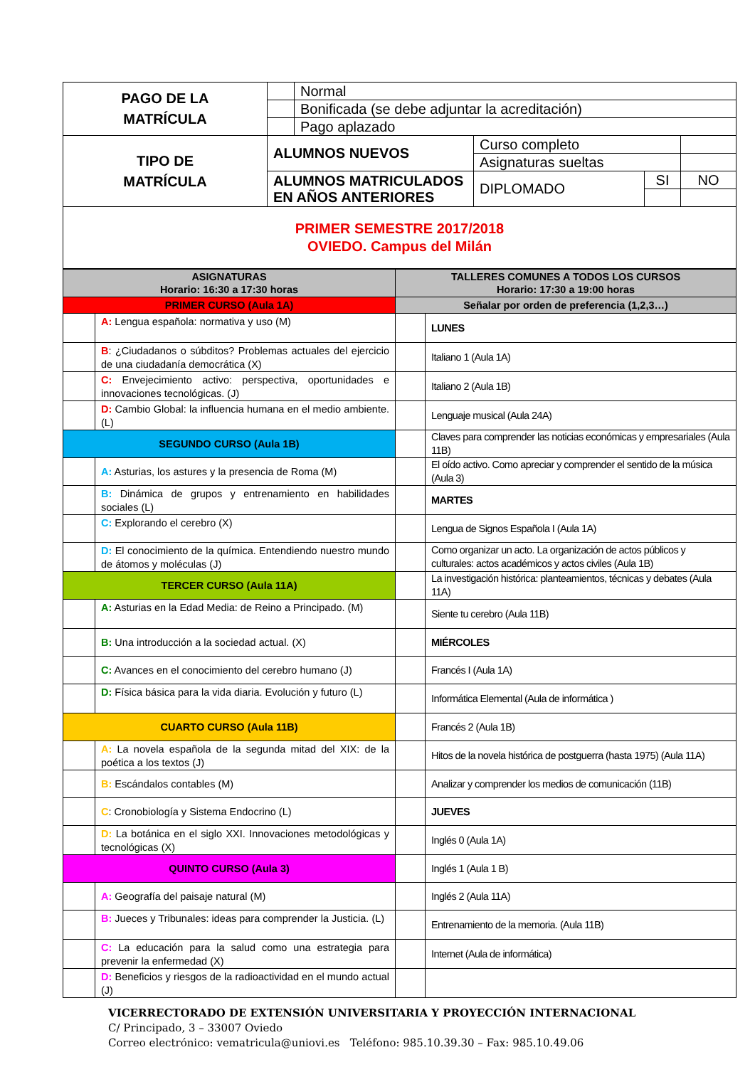| PAGO DE LA MATRÍCULA | | Normal | | | |
| | | Bonificada (se debe adjuntar la acreditación) | | | |
| | | Pago aplazado | | | |
| TIPO DE MATRÍCULA | ALUMNOS NUEVOS | | Curso completo | | |
| | | | Asignaturas sueltas | | |
| | ALUMNOS MATRICULADOS EN AÑOS ANTERIORES | | DIPLOMADO | SI | NO |
| PRIMER SEMESTRE 2017/2018 OVIEDO. Campus del Milán | | | | | |
| ASIGNATURAS Horario: 16:30 a 17:30 horas | | TALLERES COMUNES A TODOS LOS CURSOS Horario: 17:30 a 19:00 horas | |
| PRIMER CURSO (Aula 1A) | | Señalar por orden de preferencia (1,2,3…) | |
| | A: Lengua española: normativa y uso (M) | | LUNES |
| | B : ¿Ciudadanos o súbditos? Problemas actuales del ejercicio de una ciudadanía democrática (X) | | Italiano 1 (Aula 1A) |
| | C: Envejecimiento activo: perspectiva, oportunidades e innovaciones tecnológicas. (J) | | Italiano 2 (Aula 1B) |
| | D: Cambio Global: la influencia humana en el medio ambiente. (L) | | Lenguaje musical (Aula 24A) |
| SEGUNDO CURSO (Aula 1B) | | | Claves para comprender las noticias económicas y empresariales (Aula 11B) |
| | A: Asturias, los astures y la presencia de Roma (M) | | El oído activo. Como apreciar y comprender el sentido de la música (Aula 3) |
| | B: Dinámica de grupos y entrenamiento en habilidades sociales (L) | | MARTES |
| | C: Explorando el cerebro (X) | | Lengua de Signos Española I (Aula 1A) |
| | D: El conocimiento de la química. Entendiendo nuestro mundo de átomos y moléculas (J) | | Como organizar un acto. La organización de actos públicos y culturales: actos académicos y actos civiles (Aula 1B) |
| TERCER CURSO (Aula 11A) | | | La investigación histórica: planteamientos, técnicas y debates (Aula 11A) |
| | A: Asturias en la Edad Media: de Reino a Principado. (M) | | Siente tu cerebro (Aula 11B) |
| | B: Una introducción a la sociedad actual. (X) | | MIÉRCOLES |
| | C: Avances en el conocimiento del cerebro humano (J) | | Francés I (Aula 1A) |
| | D: Física básica para la vida diaria. Evolución y futuro (L) | | Informática Elemental (Aula de informática ) |
| CUARTO CURSO (Aula 11B) | | | Francés 2 (Aula 1B) |
| | A: La novela española de la segunda mitad del XIX: de la poética a los textos (J) | | Hitos de la novela histórica de postguerra (hasta 1975) (Aula 11A) |
| | B: Escándalos contables (M) | | Analizar y comprender los medios de comunicación (11B) |
| | C : Cronobiología y Sistema Endocrino (L) | | JUEVES |
| | D: La botánica en el siglo XXI. Innovaciones metodológicas y tecnológicas (X) | | Inglés 0 (Aula 1A) |
| QUINTO CURSO (Aula 3) | | | Inglés 1 (Aula 1 B) |
| | A: Geografía del paisaje natural (M) | | Inglés 2 (Aula 11A) |
| | B: Jueces y Tribunales: ideas para comprender la Justicia. (L) | | Entrenamiento de la memoria. (Aula 11B) |
| | C: La educación para la salud como una estrategia para prevenir la enfermedad (X) | | Internet (Aula de informática) |
| | D: Beneficios y riesgos de la radioactividad en el mundo actual (J) | | |
VICERRECTORADO DE EXTENSIÓN UNIVERSITARIA Y PROYECCIÓN INTERNACIONAL
C/ Principado, 3 – 33007 Oviedo
Correo electrónico: vematricula@uniovi.es Teléfono: 985.10.39.30 – Fax: 985.10.49.06